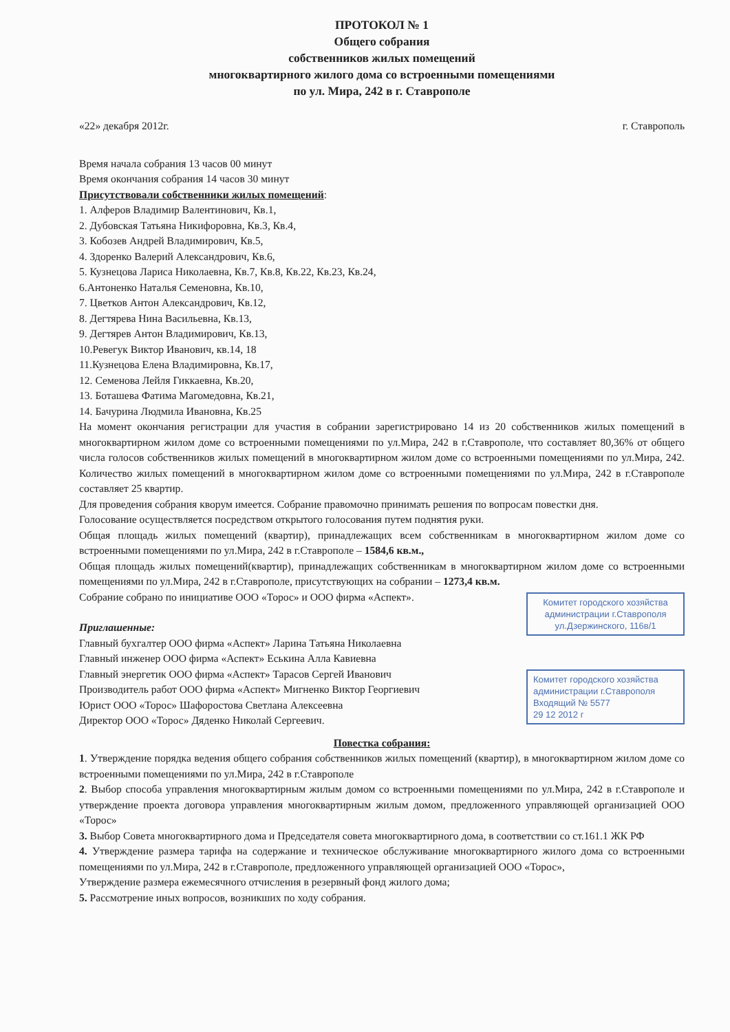ПРОТОКОЛ № 1
Общего собрания
собственников жилых помещений
многоквартирного жилого дома со встроенными помещениями
по ул. Мира, 242 в г. Ставрополе
«22» декабря 2012г. г. Ставрополь
Время начала собрания 13 часов 00 минут
Время окончания собрания 14 часов 30 минут
Присутствовали собственники жилых помещений:
1. Алферов Владимир Валентинович, Кв.1,
2. Дубовская Татьяна Никифоровна, Кв.3, Кв.4,
3. Кобозев Андрей Владимирович, Кв.5,
4. Здоренко Валерий Александрович, Кв.6,
5. Кузнецова Лариса Николаевна, Кв.7, Кв.8, Кв.22, Кв.23, Кв.24,
6.Антоненко Наталья Семеновна, Кв.10,
7. Цветков Антон Александрович, Кв.12,
8. Дегтярева Нина Васильевна, Кв.13,
9. Дегтярев Антон Владимирович, Кв.13,
10.Ревегук Виктор Иванович, кв.14, 18
11.Кузнецова Елена Владимировна, Кв.17,
12. Семенова Лейля Гиккаевна, Кв.20,
13. Боташева Фатима Магомедовна, Кв.21,
14. Бачурина Людмила Ивановна, Кв.25
На момент окончания регистрации для участия в собрании зарегистрировано 14 из 20 собственников жилых помещений в многоквартирном жилом доме со встроенными помещениями по ул.Мира, 242 в г.Ставрополе, что составляет 80,36% от общего числа голосов собственников жилых помещений в многоквартирном жилом доме со встроенными помещениями по ул.Мира, 242. Количество жилых помещений в многоквартирном жилом доме со встроенными помещениями по ул.Мира, 242 в г.Ставрополе составляет 25 квартир.
Для проведения собрания кворум имеется. Собрание правомочно принимать решения по вопросам повестки дня.
Голосование осуществляется посредством открытого голосования путем поднятия руки.
Общая площадь жилых помещений (квартир), принадлежащих всем собственникам в многоквартирном жилом доме со встроенными помещениями по ул.Мира, 242 в г.Ставрополе – 1584,6 кв.м.,
Общая площадь жилых помещений(квартир), принадлежащих собственникам в многоквартирном жилом доме со встроенными помещениями по ул.Мира, 242 в г.Ставрополе, присутствующих на собрании – 1273,4 кв.м.
Комитет городского хозяйства администрации г.Ставрополя ул.Дзержинского, 116в/1
Собрание собрано по инициативе ООО «Торос» и ООО фирма «Аспект».
Приглашенные:
Главный бухгалтер ООО фирма «Аспект» Ларина Татьяна Николаевна
Главный инженер ООО фирма «Аспект» Еськина Алла Кавиевна
Комитет городского хозяйства администрации г.Ставрополя Входящий № 5577
29 12 2012 г
Главный энергетик ООО фирма «Аспект» Тарасов Сергей Иванович
Производитель работ ООО фирма «Аспект» Мигненко Виктор Георгиевич
Юрист ООО «Торос» Шафоростова Светлана Алексеевна
Директор ООО «Торос» Дяденко Николай Сергеевич.
Повестка собрания:
1. Утверждение порядка ведения общего собрания собственников жилых помещений (квартир), в многоквартирном жилом доме со встроенными помещениями по ул.Мира, 242 в г.Ставрополе
2. Выбор способа управления многоквартирным жилым домом со встроенными помещениями по ул.Мира, 242 в г.Ставрополе и утверждение проекта договора управления многоквартирным жилым домом, предложенного управляющей организацией ООО «Торос»
3. Выбор Совета многоквартирного дома и Председателя совета многоквартирного дома, в соответствии со ст.161.1 ЖК РФ
4. Утверждение размера тарифа на содержание и техническое обслуживание многоквартирного жилого дома со встроенными помещениями по ул.Мира, 242 в г.Ставрополе, предложенного управляющей организацией ООО «Торос»,
Утверждение размера ежемесячного отчисления в резервный фонд жилого дома;
5. Рассмотрение иных вопросов, возникших по ходу собрания.